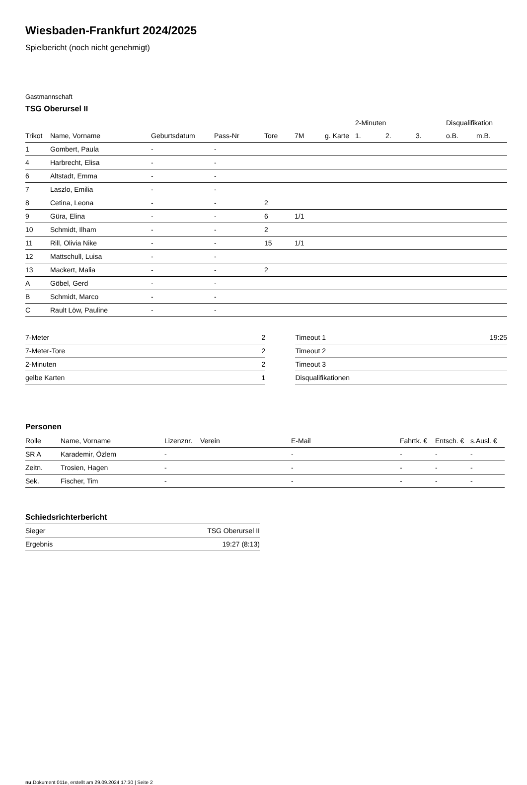Wiesbaden-Frankfurt 2024/2025
Spielbericht (noch nicht genehmigt)
Gastmannschaft
TSG Oberursel II
| | | | | | | | 2-Minuten | | | Disqualifikation | |
| --- | --- | --- | --- | --- | --- | --- | --- | --- | --- | --- | --- |
| Trikot | Name, Vorname | Geburtsdatum | Pass-Nr | Tore | 7M | g. Karte | 1. | 2. | 3. | o.B. | m.B. |
| 1 | Gombert, Paula | - | - | | | | | | | | |
| 4 | Harbrecht, Elisa | - | - | | | | | | | | |
| 6 | Altstadt, Emma | - | - | | | | | | | | |
| 7 | Laszlo, Emilia | - | - | | | | | | | | |
| 8 | Cetina, Leona | - | - | 2 | | | | | | | |
| 9 | Güra, Elina | - | - | 6 | 1/1 | | | | | | |
| 10 | Schmidt, Ilham | - | - | 2 | | | | | | | |
| 11 | Rill, Olivia Nike | - | - | 15 | 1/1 | | | | | | |
| 12 | Mattschull, Luisa | - | - | | | | | | | | |
| 13 | Mackert, Malia | - | - | 2 | | | | | | | |
| A | Göbel, Gerd | - | - | | | | | | | | |
| B | Schmidt, Marco | - | - | | | | | | | | |
| C | Rault Löw, Pauline | - | - | | | | | | | | |
| 7-Meter | 2 |
| 7-Meter-Tore | 2 |
| 2-Minuten | 2 |
| gelbe Karten | 1 |
| Timeout 1 | 19:25 |
| Timeout 2 | |
| Timeout 3 | |
| Disqualifikationen | |
Personen
| Rolle | Name, Vorname | Lizenznr. | Verein | E-Mail | Fahrtk. € | Entsch. € | s.Ausl. € |
| --- | --- | --- | --- | --- | --- | --- | --- |
| SR A | Karademir, Özlem | - | | - | - | - | - |
| Zeitn. | Trosien, Hagen | - | | - | - | - | - |
| Sek. | Fischer, Tim | - | | - | - | - | - |
Schiedsrichterbericht
| Sieger | TSG Oberursel II |
| Ergebnis | 19:27 (8:13) |
nu.Dokument 011e, erstellt am 29.09.2024 17:30 | Seite 2